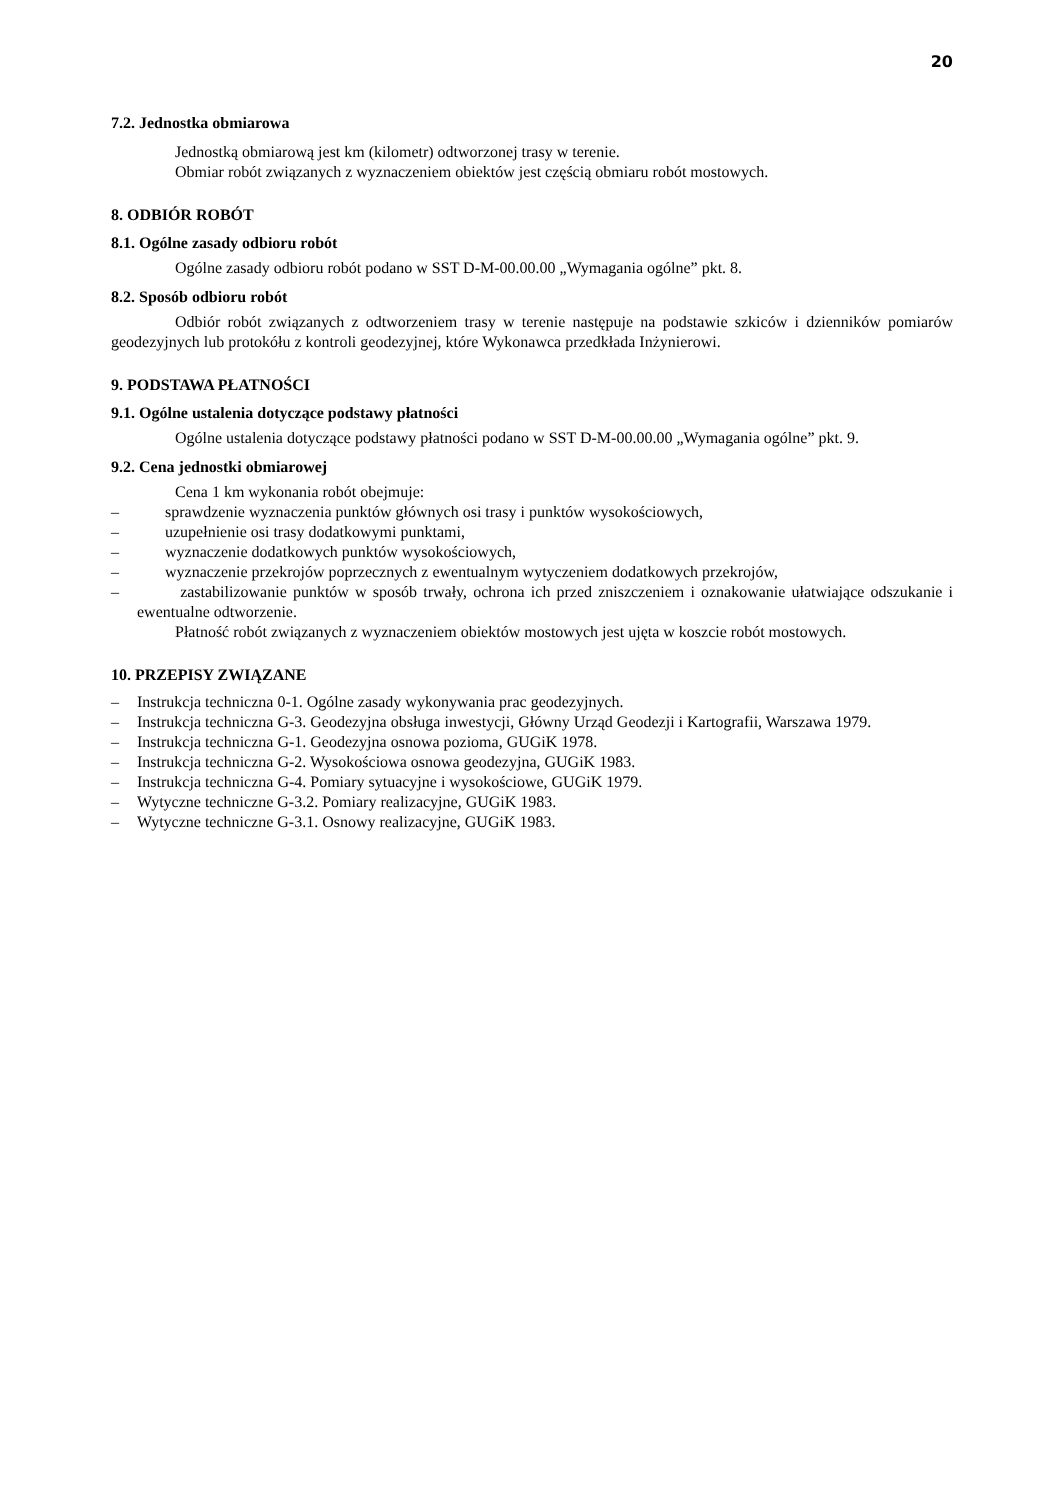20
7.2. Jednostka obmiarowa
Jednostką obmiarową jest km (kilometr) odtworzonej trasy w terenie.
Obmiar robót związanych z wyznaczeniem obiektów jest częścią obmiaru robót mostowych.
8. ODBIÓR ROBÓT
8.1. Ogólne zasady odbioru robót
Ogólne zasady odbioru robót podano w SST D-M-00.00.00 „Wymagania ogólne” pkt. 8.
8.2. Sposób odbioru robót
Odbiór robót związanych z odtworzeniem trasy w terenie następuje na podstawie szkiców i dzienników pomiarów geodezyjnych lub protokółu z kontroli geodezyjnej, które Wykonawca przedkłada Inżynierowi.
9. PODSTAWA PŁATNOŚCI
9.1. Ogólne ustalenia dotyczące podstawy płatności
Ogólne ustalenia dotyczące podstawy płatności podano w SST D-M-00.00.00 „Wymagania ogólne” pkt. 9.
9.2. Cena jednostki obmiarowej
Cena 1 km wykonania robót obejmuje:
– sprawdzenie wyznaczenia punktów głównych osi trasy i punktów wysokościowych,
– uzupełnienie osi trasy dodatkowymi punktami,
– wyznaczenie dodatkowych punktów wysokościowych,
– wyznaczenie przekrojów poprzecznych z ewentualnym wytyczeniem dodatkowych przekrojów,
– zastabilizowanie punktów w sposób trwały, ochrona ich przed zniszczeniem i oznakowanie ułatwiające odszukanie i ewentualne odtworzenie.
Płatność robót związanych z wyznaczeniem obiektów mostowych jest ujęta w koszcie robót mostowych.
10. PRZEPISY ZWIĄZANE
– Instrukcja techniczna 0-1. Ogólne zasady wykonywania prac geodezyjnych.
– Instrukcja techniczna G-3. Geodezyjna obsługa inwestycji, Główny Urząd Geodezji i Kartografii, Warszawa 1979.
– Instrukcja techniczna G-1. Geodezyjna osnowa pozioma, GUGiK 1978.
– Instrukcja techniczna G-2. Wysokościowa osnowa geodezyjna, GUGiK 1983.
– Instrukcja techniczna G-4. Pomiary sytuacyjne i wysokościowe, GUGiK 1979.
– Wytyczne techniczne G-3.2. Pomiary realizacyjne, GUGiK 1983.
– Wytyczne techniczne G-3.1. Osnowy realizacyjne, GUGiK 1983.